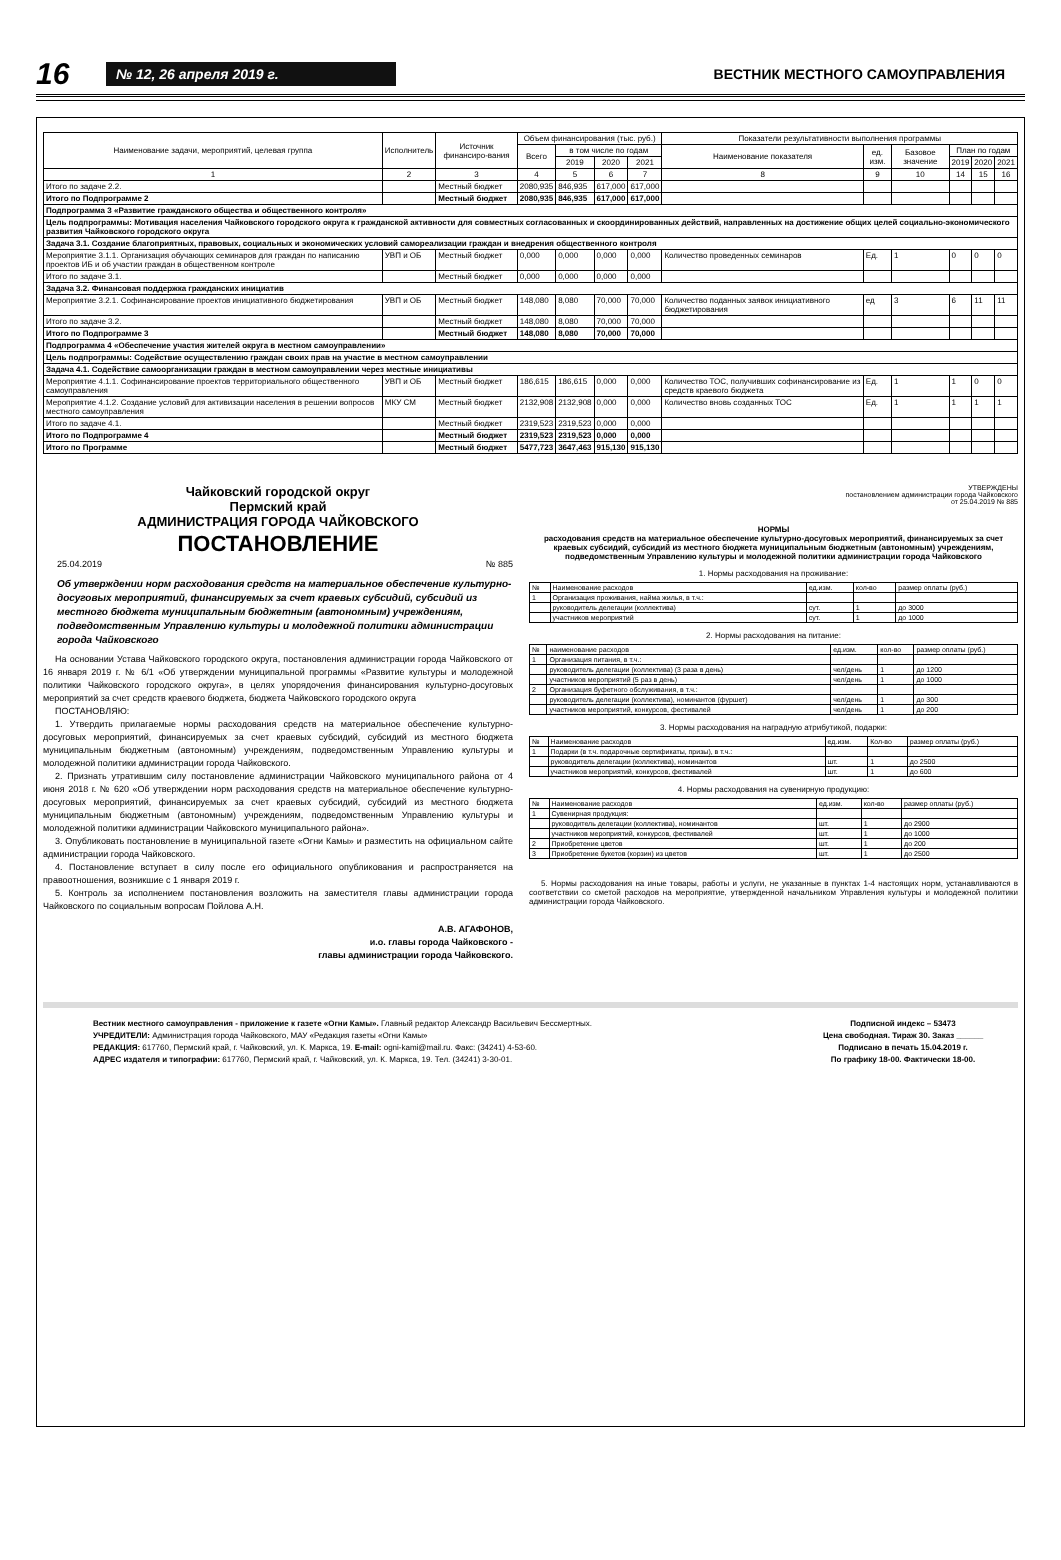16
№ 12, 26 апреля 2019 г.
ВЕСТНИК МЕСТНОГО САМОУПРАВЛЕНИЯ
| Наименование задачи, мероприятий, целевая группа | Исполнитель | Источник финансиро-вания | Объем финансирования (тыс. руб.) | | | | Показатели результативности выполнения программы | | | | | |
| --- | --- | --- | --- | --- | --- | --- | --- | --- | --- | --- | --- | --- |
| | | | Всего | в том числе по годам | | | Наименование показателя | ед. изм. | Базовое значение | План по годам | | |
| | | | | 2019 | 2020 | 2021 | | | | 2019 | 2020 | 2021 |
| 1 | 2 | 3 | 4 | 5 | 6 | 7 | 8 | 9 | 10 | 14 | 15 | 16 |
| Итого по задаче 2.2. | | Местный бюджет | 2080,935 | 846,935 | 617,000 | 617,000 | | | | | | |
| Итого по Подпрограмме 2 | | Местный бюджет | 2080,935 | 846,935 | 617,000 | 617,000 | | | | | | |
| Подпрограмма 3 «Развитие гражданского общества и общественного контроля» | | | | | | | | | | | | |
| Цель подпрограммы: Мотивация населения Чайковского городского округа к гражданской активности для совместных согласованных и скоординированных действий, направленных на достижение общих целей социально-экономического развития Чайковского городского округа | | | | | | | | | | | | |
| Задача 3.1. Создание благоприятных, правовых, социальных и экономических условий самореализации граждан и внедрения общественного контроля | | | | | | | | | | | | |
| Мероприятие 3.1.1. Организация обучающих семинаров для граждан по написанию проектов ИБ и об участии граждан в общественном контроле | УВП и ОБ | Местный бюджет | 0,000 | 0,000 | 0,000 | 0,000 | Количество проведенных семинаров | Ед. | 1 | 0 | 0 | 0 |
| Итого по задаче 3.1. | | Местный бюджет | 0,000 | 0,000 | 0,000 | 0,000 | | | | | | |
| Задача 3.2. Финансовая поддержка гражданских инициатив | | | | | | | | | | | | |
| Мероприятие 3.2.1. Софинансирование проектов инициативного бюджетирования | УВП и ОБ | Местный бюджет | 148,080 | 8,080 | 70,000 | 70,000 | Количество поданных заявок инициативного бюджетирования | ед | 3 | 6 | 11 | 11 |
| Итого по задаче 3.2. | | Местный бюджет | 148,080 | 8,080 | 70,000 | 70,000 | | | | | | |
| Итого по Подпрограмме 3 | | Местный бюджет | 148,080 | 8,080 | 70,000 | 70,000 | | | | | | |
| Подпрограмма 4 «Обеспечение участия жителей округа в местном самоуправлении» | | | | | | | | | | | | |
| Цель подпрограммы: Содействие осуществлению граждан своих прав на участие в местном самоуправлении | | | | | | | | | | | | |
| Задача 4.1. Содействие самоорганизации граждан в местном самоуправлении через местные инициативы | | | | | | | | | | | | |
| Мероприятие 4.1.1. Софинансирование проектов территориального общественного самоуправления | УВП и ОБ | Местный бюджет | 186,615 | 186,615 | 0,000 | 0,000 | Количество ТОС, получивших софинансирование из средств краевого бюджета | Ед. | 1 | 1 | 0 | 0 |
| Мероприятие 4.1.2. Создание условий для активизации населения в решении вопросов местного самоуправления | МКУ СМ | Местный бюджет | 2132,908 | 2132,908 | 0,000 | 0,000 | Количество вновь созданных ТОС | Ед. | 1 | 1 | 1 | 1 |
| Итого по задаче 4.1. | | Местный бюджет | 2319,523 | 2319,523 | 0,000 | 0,000 | | | | | | |
| Итого по Подпрограмме 4 | | Местный бюджет | 2319,523 | 2319,523 | 0,000 | 0,000 | | | | | | |
| Итого по Программе | | Местный бюджет | 5477,723 | 3647,463 | 915,130 | 915,130 | | | | | | |
Чайковский городской округ
Пермский край
АДМИНИСТРАЦИЯ ГОРОДА ЧАЙКОВСКОГО
ПОСТАНОВЛЕНИЕ
25.04.2019 № 885
Об утверждении норм расходования средств на материальное обеспечение культурно-досуговых мероприятий, финансируемых за счет краевых субсидий, субсидий из местного бюджета муниципальным бюджетным (автономным) учреждениям, подведомственным Управлению культуры и молодежной политики администрации города Чайковского
На основании Устава Чайковского городского округа, постановления администрации города Чайковского от 16 января 2019 г. № 6/1 «Об утверждении муниципальной программы «Развитие культуры и молодежной политики Чайковского городского округа», в целях упорядочения финансирования культурно-досуговых мероприятий за счет средств краевого бюджета, бюджета Чайковского городского округа
ПОСТАНОВЛЯЮ:
1. Утвердить прилагаемые нормы расходования средств на материальное обеспечение культурно-досуговых мероприятий, финансируемых за счет краевых субсидий, субсидий из местного бюджета муниципальным бюджетным (автономным) учреждениям, подведомственным Управлению культуры и молодежной политики администрации города Чайковского.
2. Признать утратившим силу постановление администрации Чайковского муниципального района от 4 июня 2018 г. № 620 «Об утверждении норм расходования средств на материальное обеспечение культурно-досуговых мероприятий, финансируемых за счет краевых субсидий, субсидий из местного бюджета муниципальным бюджетным (автономным) учреждениям, подведомственным Управлению культуры и молодежной политики администрации Чайковского муниципального района».
3. Опубликовать постановление в муниципальной газете «Огни Камы» и разместить на официальном сайте администрации города Чайковского.
4. Постановление вступает в силу после его официального опубликования и распространяется на правоотношения, возникшие с 1 января 2019 г.
5. Контроль за исполнением постановления возложить на заместителя главы администрации города Чайковского по социальным вопросам Пойлова А.Н.
А.В. АГАФОНОВ,
и.о. главы города Чайковского -
главы администрации города Чайковского.
УТВЕРЖДЕНЫ
постановлением администрации города Чайковского
от 25.04.2019 № 885
НОРМЫ
расходования средств на материальное обеспечение культурно-досуговых мероприятий, финансируемых за счет краевых субсидий, субсидий из местного бюджета муниципальным бюджетным (автономным) учреждениям, подведомственным Управлению культуры и молодежной политики администрации города Чайковского
1. Нормы расходования на проживание:
| № | Наименование расходов | ед.изм. | кол-во | размер оплаты (руб.) |
| 1 | Организация проживания, найма жилья, в т.ч.: | | | |
| | руководитель делегации (коллектива) | сут. | 1 | до 3000 |
| | участников мероприятий | сут. | 1 | до 1000 |
2. Нормы расходования на питание:
| № | наименование расходов | ед.изм. | кол-во | размер оплаты (руб.) |
| 1 | Организация питания, в т.ч.: | | | |
| | руководитель делегации (коллектива) (3 раза в день) | чел/день | 1 | до 1200 |
| | участников мероприятий (5 раз в день) | чел/день | 1 | до 1000 |
| 2 | Организация буфетного обслуживания, в т.ч.: | | | |
| | руководитель делегации (коллектива), номинантов (фуршет) | чел/день | 1 | до 300 |
| | участников мероприятий, конкурсов, фестивалей | чел/день | 1 | до 200 |
3. Нормы расходования на наградную атрибутикой, подарки:
| № | Наименование расходов | ед.изм. | Кол-во | размер оплаты (руб.) |
| 1 | Подарки (в т.ч. подарочные сертификаты, призы), в т.ч.: | | | |
| | руководитель делегации (коллектива), номинантов | шт. | 1 | до 2500 |
| | участников мероприятий, конкурсов, фестивалей | шт. | 1 | до 600 |
4. Нормы расходования на сувенирную продукцию:
| № | Наименование расходов | ед.изм. | кол-во | размер оплаты (руб.) |
| 1 | Сувенирная продукция: | | | |
| | руководитель делегации (коллектива), номинантов | шт. | 1 | до 2900 |
| | участников мероприятий, конкурсов, фестивалей | шт. | 1 | до 1000 |
| 2 | Приобретение цветов | шт. | 1 | до 200 |
| 3 | Приобретение букетов (корзин) из цветов | шт. | 1 | до 2500 |
5. Нормы расходования на иные товары, работы и услуги, не указанные в пунктах 1-4 настоящих норм, устанавливаются в соответствии со сметой расходов на мероприятие, утвержденной начальником Управления культуры и молодежной политики администрации города Чайковского.
Вестник местного самоуправления - приложение к газете «Огни Камы». Главный редактор Александр Васильевич Бессмертных.
УЧРЕДИТЕЛИ: Администрация города Чайковского, МАУ «Редакция газеты «Огни Камы»
РЕДАКЦИЯ: 617760, Пермский край, г. Чайковский, ул. К. Маркса, 19. E-mail: ogni-kami@mail.ru. Факс: (34241) 4-53-60.
АДРЕС издателя и типографии: 617760, Пермский край, г. Чайковский, ул. К. Маркса, 19. Тел. (34241) 3-30-01.
Подписной индекс – 53473
Цена свободная. Тираж 30. Заказ ______
Подписано в печать 15.04.2019 г.
По графику 18-00. Фактически 18-00.